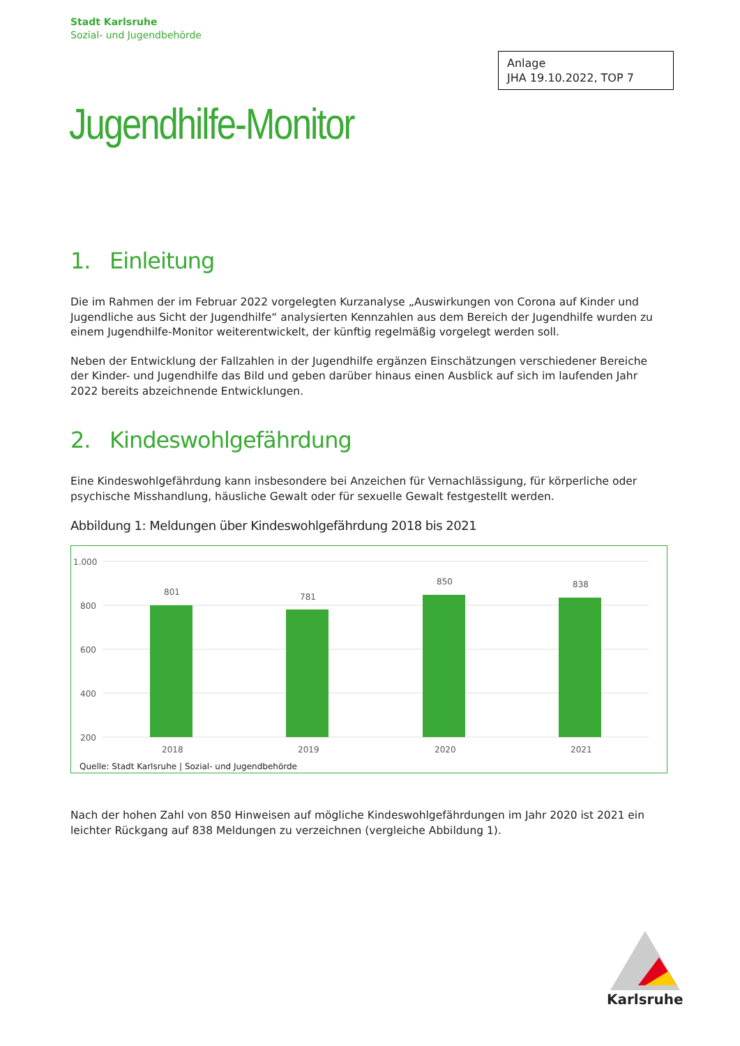Stadt Karlsruhe
Sozial- und Jugendbehörde
Anlage
JHA 19.10.2022, TOP 7
Jugendhilfe-Monitor
1. Einleitung
Die im Rahmen der im Februar 2022 vorgelegten Kurzanalyse „Auswirkungen von Corona auf Kinder und Jugendliche aus Sicht der Jugendhilfe“ analysierten Kennzahlen aus dem Bereich der Jugendhilfe wurden zu einem Jugendhilfe-Monitor weiterentwickelt, der künftig regelmäßig vorgelegt werden soll.
Neben der Entwicklung der Fallzahlen in der Jugendhilfe ergänzen Einschätzungen verschiedener Bereiche der Kinder- und Jugendhilfe das Bild und geben darüber hinaus einen Ausblick auf sich im laufenden Jahr 2022 bereits abzeichnende Entwicklungen.
2. Kindeswohlgefährdung
Eine Kindeswohlgefährdung kann insbesondere bei Anzeichen für Vernachlässigung, für körperliche oder psychische Misshandlung, häusliche Gewalt oder für sexuelle Gewalt festgestellt werden.
Abbildung 1: Meldungen über Kindeswohlgefährdung 2018 bis 2021
1.000
800
600
400
200
801
781
850
838
2018
2019
2020
2021
Quelle: Stadt Karlsruhe | Sozial- und Jugendbehörde
Nach der hohen Zahl von 850 Hinweisen auf mögliche Kindeswohlgefährdungen im Jahr 2020 ist 2021 ein leichter Rückgang auf 838 Meldungen zu verzeichnen (vergleiche Abbildung 1).
Karlsruhe